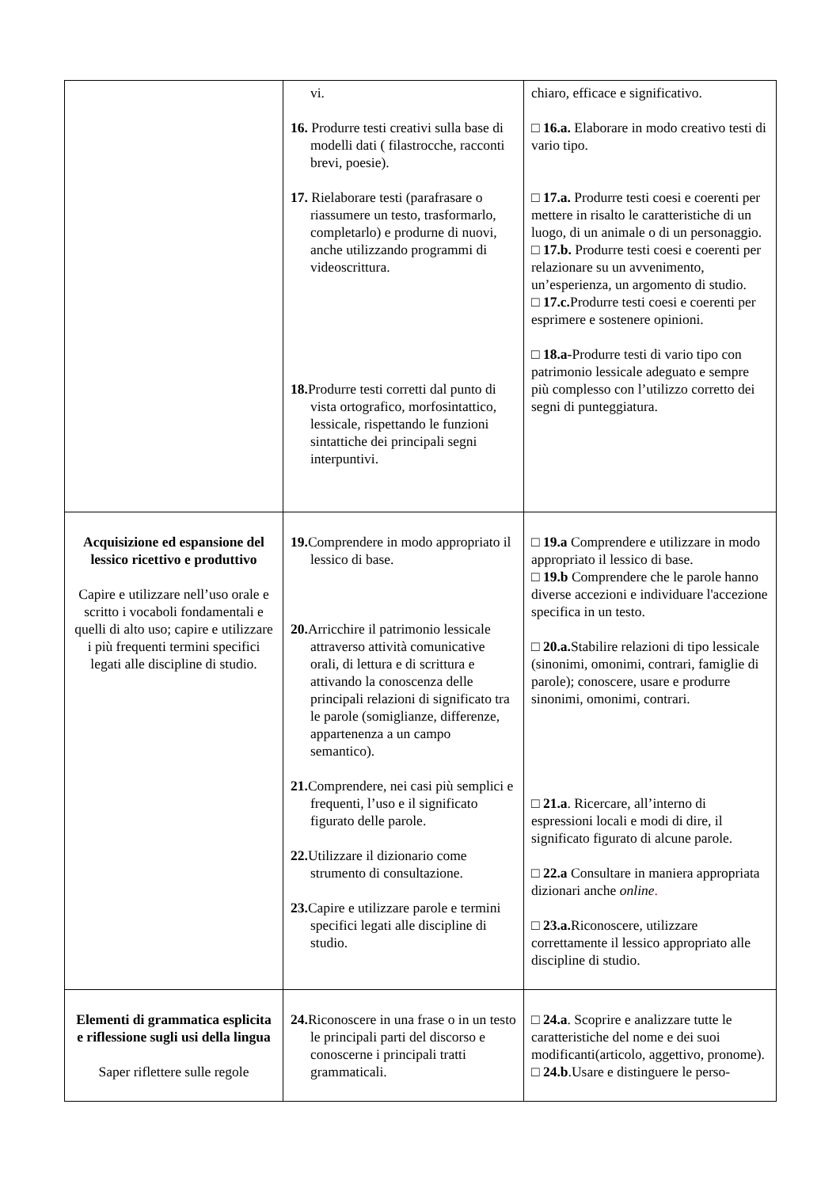| | vi. 16. Produrre testi creativi sulla base di modelli dati ( filastrocche, racconti brevi, poesie). 17. Rielaborare testi (parafrasare o riassumere un testo, trasformarlo, completarlo) e produrne di nuovi, anche utilizzando programmi di videoscrittura. 18. Produrre testi corretti dal punto di vista ortografico, morfosintattico, lessicale, rispettando le funzioni sintattiche dei principali segni interpuntivi. | chiaro, efficace e significativo. □ 16.a. Elaborare in modo creativo testi di vario tipo. □ 17.a. Produrre testi coesi e coerenti per mettere in risalto le caratteristiche di un luogo, di un animale o di un personaggio. □ 17.b. Produrre testi coesi e coerenti per relazionare su un avvenimento, un’esperienza, un argomento di studio. □ 17.c. Produrre testi coesi e coerenti per esprimere e sostenere opinioni. □ 18.a- Produrre testi di vario tipo con patrimonio lessicale adeguato e sempre più complesso con l’utilizzo corretto dei segni di punteggiatura. |
| Acquisizione ed espansione del lessico ricettivo e produttivo Capire e utilizzare nell’uso orale e scritto i vocaboli fondamentali e quelli di alto uso; capire e utilizzare i più frequenti termini specifici legati alle discipline di studio. | 19. Comprendere in modo appropriato il lessico di base. 20. Arricchire il patrimonio lessicale attraverso attività comunicative orali, di lettura e di scrittura e attivando la conoscenza delle principali relazioni di significato tra le parole (somiglianze, differenze, appartenenza a un campo semantico). 21. Comprendere, nei casi più semplici e frequenti, l’uso e il significato figurato delle parole. 22. Utilizzare il dizionario come strumento di consultazione. 23. Capire e utilizzare parole e termini specifici legati alle discipline di studio. | □ 19.a Comprendere e utilizzare in modo appropriato il lessico di base. □ 19.b Comprendere che le parole hanno diverse accezioni e individuare l'accezione specifica in un testo. □ 20.a. Stabilire relazioni di tipo lessicale (sinonimi, omonimi, contrari, famiglie di parole); conoscere, usare e produrre sinonimi, omonimi, contrari. □ 21.a . Ricercare, all’interno di espressioni locali e modi di dire, il significato figurato di alcune parole. □ 22.a Consultare in maniera appropriata dizionari anche online . □ 23.a. Riconoscere, utilizzare correttamente il lessico appropriato alle discipline di studio. |
| Elementi di grammatica esplicita e riflessione sugli usi della lingua Saper riflettere sulle regole | 24. Riconoscere in una frase o in un testo le principali parti del discorso e conoscerne i principali tratti grammaticali. | □ 24.a . Scoprire e analizzare tutte le caratteristiche del nome e dei suoi modificanti(articolo, aggettivo, pronome). □ 24.b .Usare e distinguere le perso- |